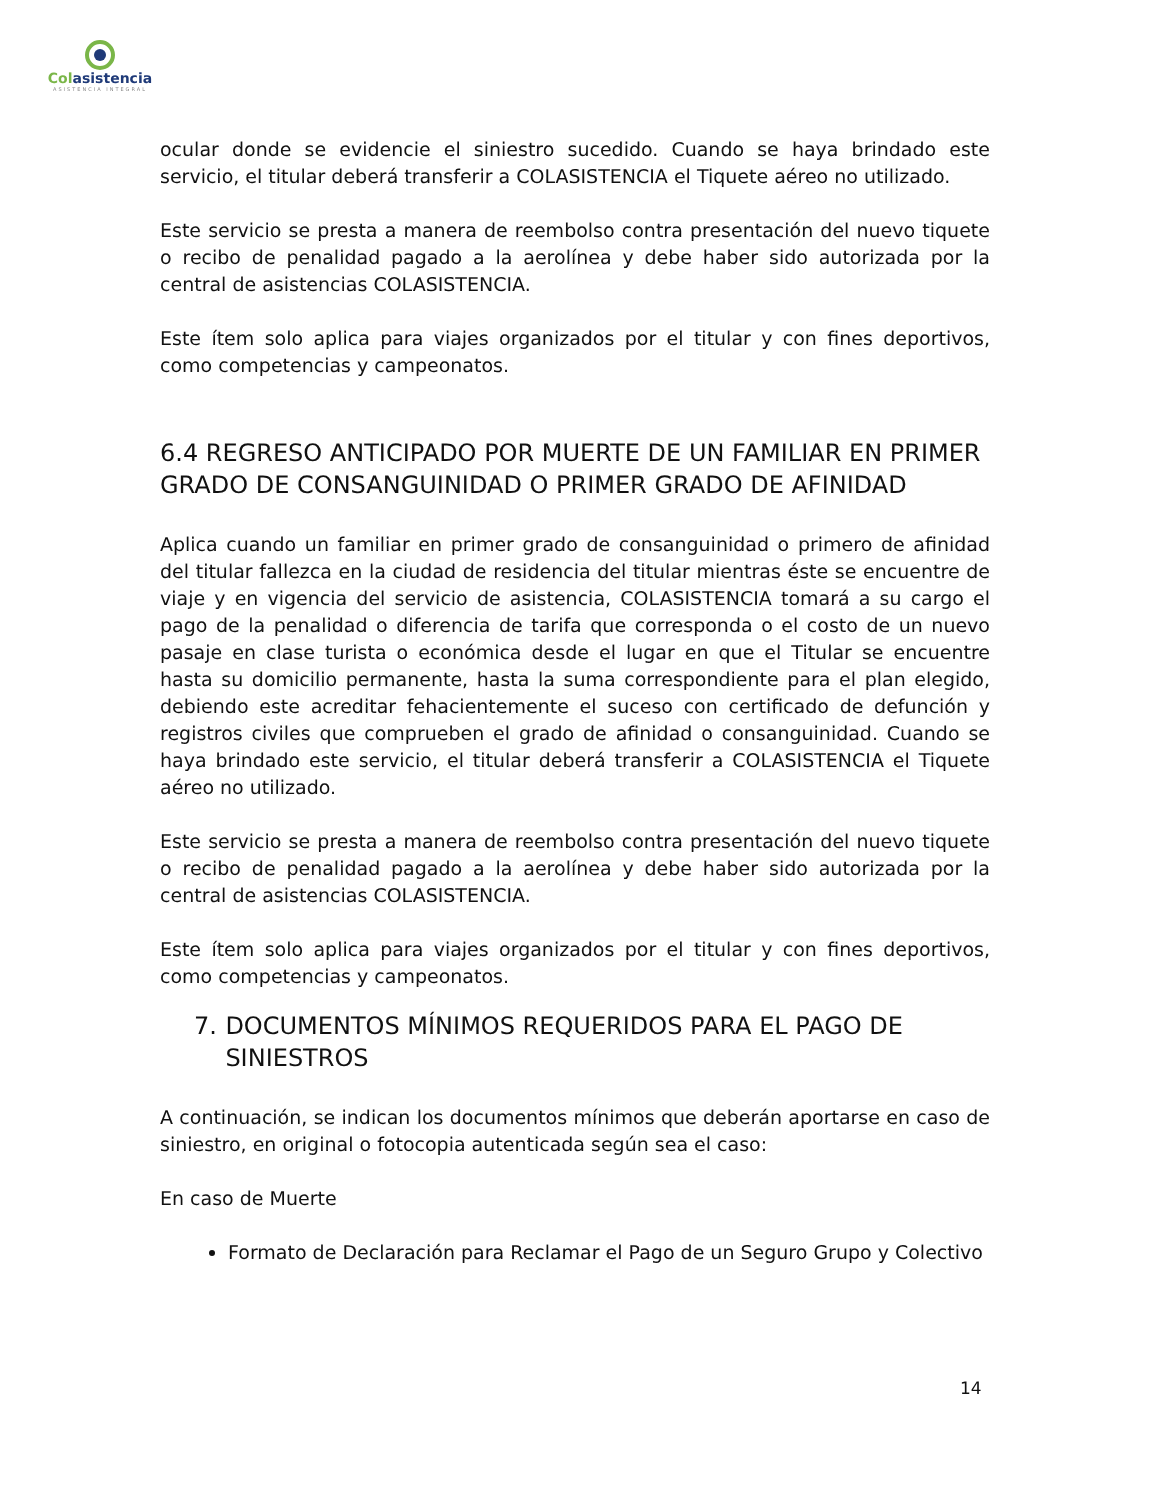Colasistencia
ASISTENCIA INTEGRAL
ocular donde se evidencie el siniestro sucedido. Cuando se haya brindado este servicio, el titular deberá transferir a COLASISTENCIA el Tiquete aéreo no utilizado.
Este servicio se presta a manera de reembolso contra presentación del nuevo tiquete o recibo de penalidad pagado a la aerolínea y debe haber sido autorizada por la central de asistencias COLASISTENCIA.
Este ítem solo aplica para viajes organizados por el titular y con fines deportivos, como competencias y campeonatos.
6.4 REGRESO ANTICIPADO POR MUERTE DE UN FAMILIAR EN PRIMER GRADO DE CONSANGUINIDAD O PRIMER GRADO DE AFINIDAD
Aplica cuando un familiar en primer grado de consanguinidad o primero de afinidad del titular fallezca en la ciudad de residencia del titular mientras éste se encuentre de viaje y en vigencia del servicio de asistencia, COLASISTENCIA tomará a su cargo el pago de la penalidad o diferencia de tarifa que corresponda o el costo de un nuevo pasaje en clase turista o económica desde el lugar en que el Titular se encuentre hasta su domicilio permanente, hasta la suma correspondiente para el plan elegido, debiendo este acreditar fehacientemente el suceso con certificado de defunción y registros civiles que comprueben el grado de afinidad o consanguinidad. Cuando se haya brindado este servicio, el titular deberá transferir a COLASISTENCIA el Tiquete aéreo no utilizado.
Este servicio se presta a manera de reembolso contra presentación del nuevo tiquete o recibo de penalidad pagado a la aerolínea y debe haber sido autorizada por la central de asistencias COLASISTENCIA.
Este ítem solo aplica para viajes organizados por el titular y con fines deportivos, como competencias y campeonatos.
7. DOCUMENTOS MÍNIMOS REQUERIDOS PARA EL PAGO DE SINIESTROS
A continuación, se indican los documentos mínimos que deberán aportarse en caso de siniestro, en original o fotocopia autenticada según sea el caso:
En caso de Muerte
Formato de Declaración para Reclamar el Pago de un Seguro Grupo y Colectivo
14